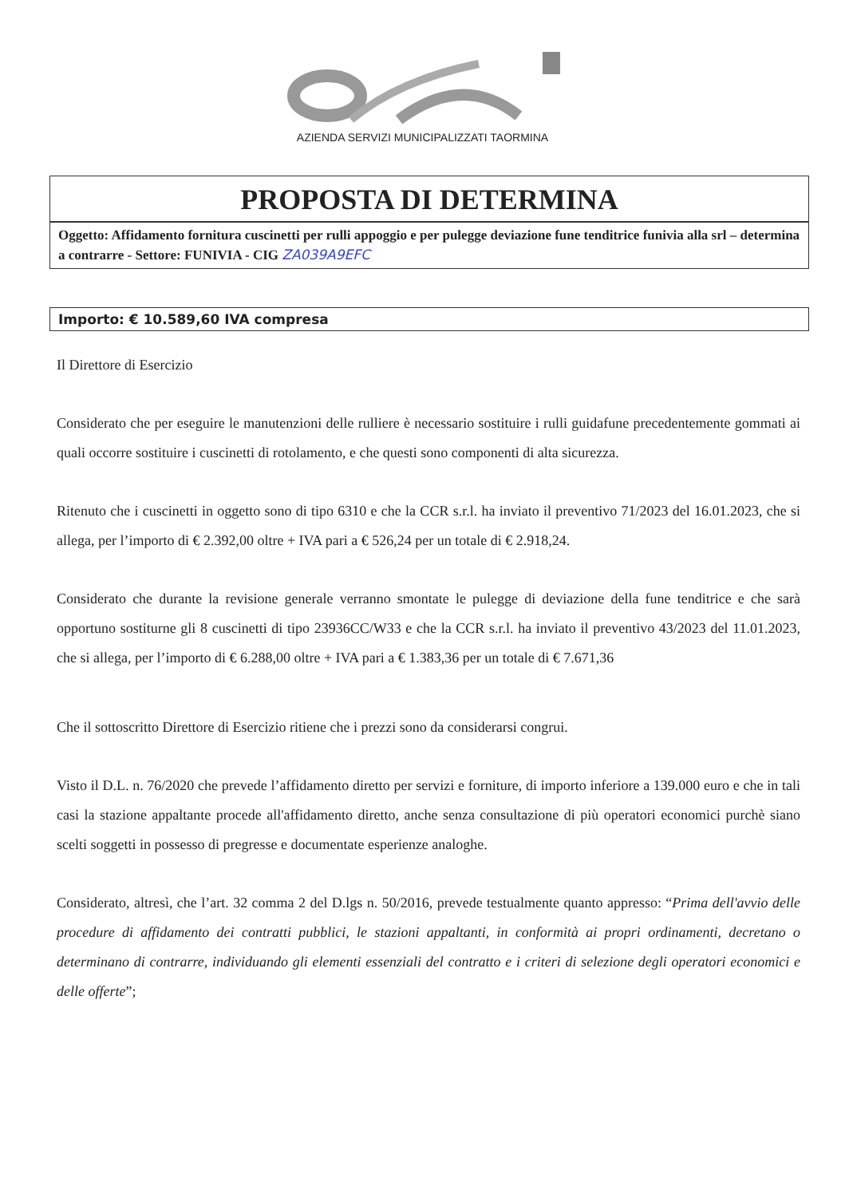AZIENDA SERVIZI MUNICIPALIZZATI TAORMINA
PROPOSTA DI DETERMINA
Oggetto: Affidamento fornitura cuscinetti per rulli appoggio e per pulegge deviazione fune tenditrice funivia alla srl – determina a contrarre - Settore: FUNIVIA - CIG ZA039A9EFC
Importo: € 10.589,60 IVA compresa
Il Direttore di Esercizio
Considerato che per eseguire le manutenzioni delle rulliere è necessario sostituire i rulli guidafune precedentemente gommati ai quali occorre sostituire i cuscinetti di rotolamento, e che questi sono componenti di alta sicurezza.
Ritenuto che i cuscinetti in oggetto sono di tipo 6310 e che la CCR s.r.l. ha inviato il preventivo 71/2023 del 16.01.2023, che si allega, per l’importo di € 2.392,00 oltre + IVA pari a € 526,24 per un totale di € 2.918,24.
Considerato che durante la revisione generale verranno smontate le pulegge di deviazione della fune tenditrice e che sarà opportuno sostiturne gli 8 cuscinetti di tipo 23936CC/W33 e che la CCR s.r.l. ha inviato il preventivo 43/2023 del 11.01.2023, che si allega, per l’importo di € 6.288,00 oltre + IVA pari a € 1.383,36 per un totale di € 7.671,36
Che il sottoscritto Direttore di Esercizio ritiene che i prezzi sono da considerarsi congrui.
Visto il D.L. n. 76/2020 che prevede l’affidamento diretto per servizi e forniture, di importo inferiore a 139.000 euro e che in tali casi la stazione appaltante procede all'affidamento diretto, anche senza consultazione di più operatori economici purchè siano scelti soggetti in possesso di pregresse e documentate esperienze analoghe.
Considerato, altresì, che l’art. 32 comma 2 del D.lgs n. 50/2016, prevede testualmente quanto appresso: “Prima dell'avvio delle procedure di affidamento dei contratti pubblici, le stazioni appaltanti, in conformità ai propri ordinamenti, decretano o determinano di contrarre, individuando gli elementi essenziali del contratto e i criteri di selezione degli operatori economici e delle offerte”;